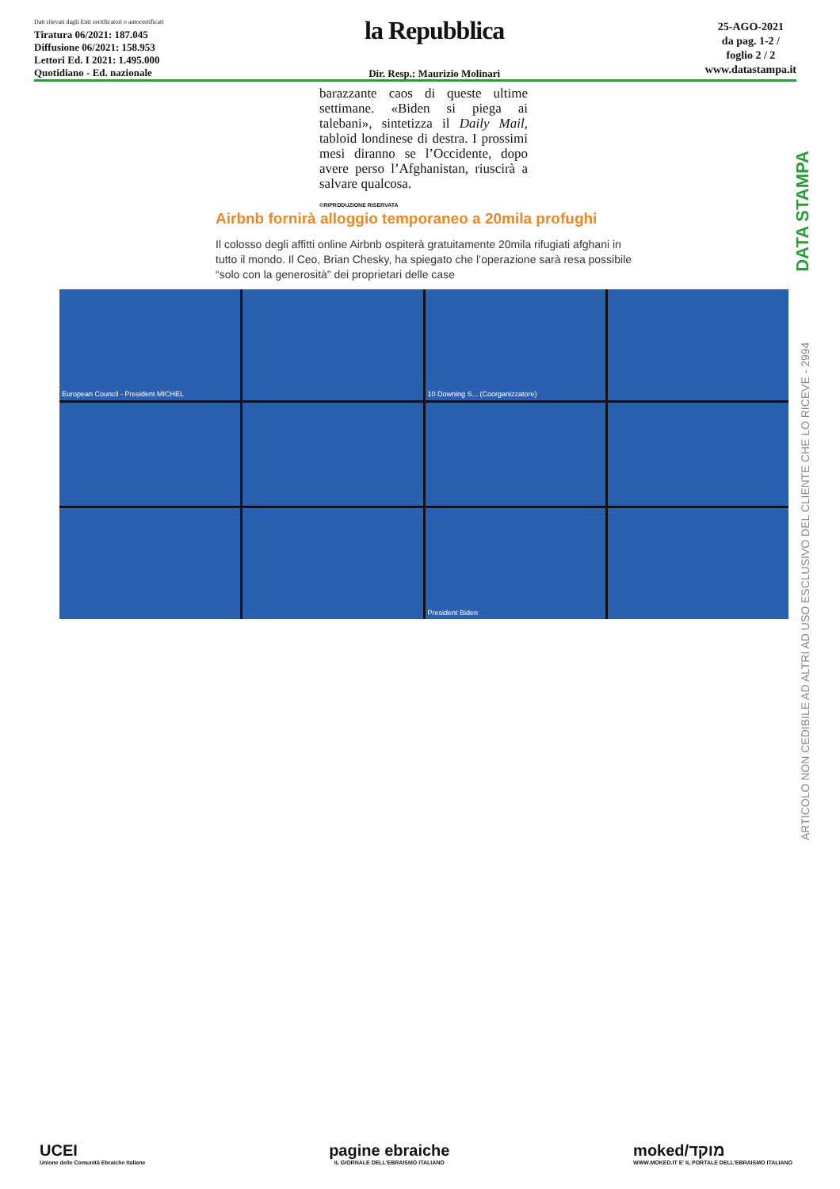Dati rilevati dagli Enti certificatori o autocertificati
Tiratura 06/2021: 187.045
Diffusione 06/2021: 158.953
Lettori Ed. I 2021: 1.495.000
Quotidiano - Ed. nazionale
la Repubblica
Dir. Resp.: Maurizio Molinari
25-AGO-2021
da pag. 1-2 /
foglio 2 / 2
www.datastampa.it
barazzante caos di queste ultime settimane. «Biden si piega ai talebani», sintetizza il Daily Mail, tabloid londinese di destra. I prossimi mesi diranno se l’Occidente, dopo avere perso l’Afghanistan, riuscirà a salvare qualcosa.
©RIPRODUZIONE RISERVATA
Airbnb fornirà alloggio temporaneo a 20mila profughi
Il colosso degli affitti online Airbnb ospiterà gratuitamente 20mila rifugiati afghani in tutto il mondo. Il Ceo, Brian Chesky, ha spiegato che l’operazione sarà resa possibile “solo con la generosità” dei proprietari delle case
European Council - President MICHEL
10 Downing S... (Coorganizzatore)
President Biden
DATA STAMPA
ARTICOLO NON CEDIBILE AD ALTRI AD USO ESCLUSIVO DEL CLIENTE CHE LO RICEVE - 2994
UCEI
Unione delle Comunità Ebraiche Italiane
pagine ebraiche
IL GIORNALE DELL'EBRAISMO ITALIANO
moked/מוקד
WWW.MOKED.IT E' IL PORTALE DELL'EBRAISMO ITALIANO